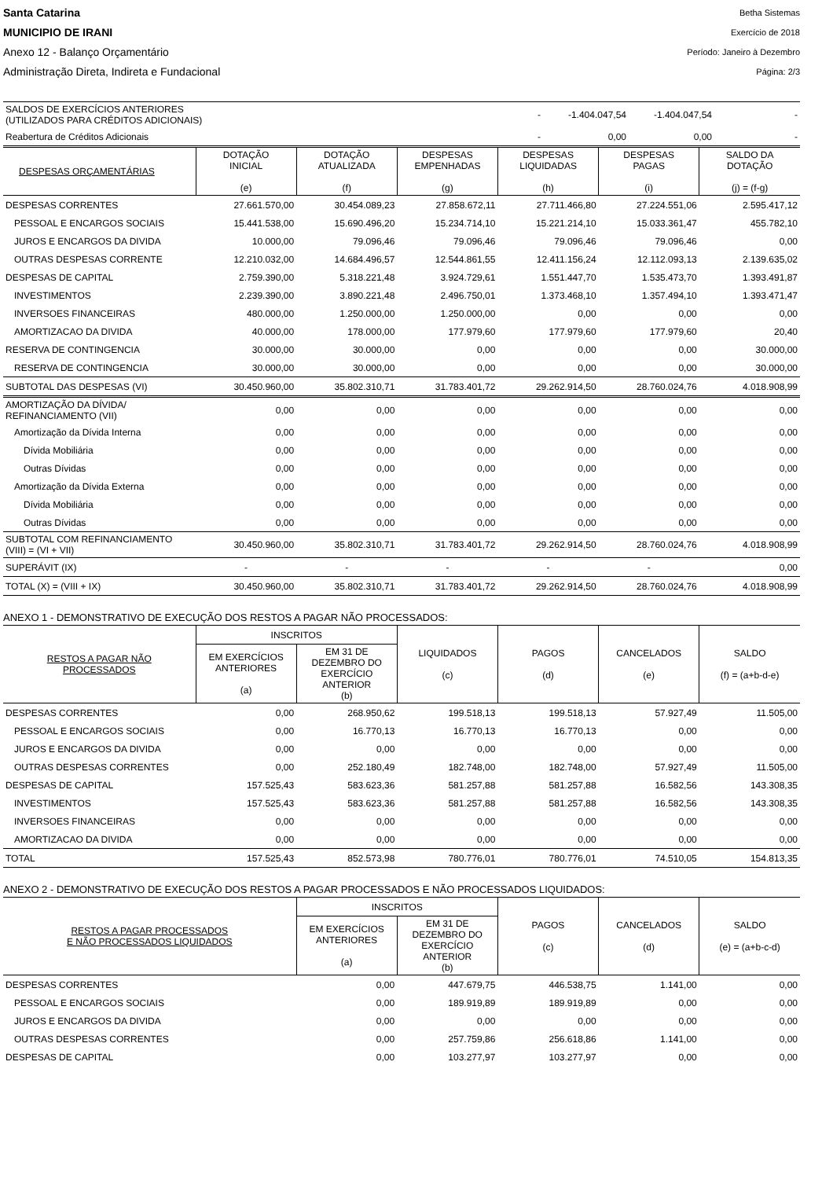Santa Catarina
MUNICIPIO DE IRANI
Anexo 12 - Balanço Orçamentário
Administração Direta, Indireta e Fundacional
Betha Sistemas
Exercício de 2018
Período: Janeiro à Dezembro
Página: 2/3
| SALDOS DE EXERCÍCIOS ANTERIORES (UTILIZADOS PARA CRÉDITOS ADICIONAIS) | - | -1.404.047,54 | -1.404.047,54 | - |
| Reabertura de Créditos Adicionais | - | 0,00 | 0,00 | - |
| DESPESAS ORÇAMENTÁRIAS | DOTAÇÃO INICIAL (e) | DOTAÇÃO ATUALIZADA (f) | DESPESAS EMPENHADAS (g) | DESPESAS LIQUIDADAS (h) | DESPESAS PAGAS (i) | SALDO DA DOTAÇÃO (j) = (f-g) |
| --- | --- | --- | --- | --- | --- | --- |
| DESPESAS CORRENTES | 27.661.570,00 | 30.454.089,23 | 27.858.672,11 | 27.711.466,80 | 27.224.551,06 | 2.595.417,12 |
| PESSOAL E ENCARGOS SOCIAIS | 15.441.538,00 | 15.690.496,20 | 15.234.714,10 | 15.221.214,10 | 15.033.361,47 | 455.782,10 |
| JUROS E ENCARGOS DA DIVIDA | 10.000,00 | 79.096,46 | 79.096,46 | 79.096,46 | 79.096,46 | 0,00 |
| OUTRAS DESPESAS CORRENTE | 12.210.032,00 | 14.684.496,57 | 12.544.861,55 | 12.411.156,24 | 12.112.093,13 | 2.139.635,02 |
| DESPESAS DE CAPITAL | 2.759.390,00 | 5.318.221,48 | 3.924.729,61 | 1.551.447,70 | 1.535.473,70 | 1.393.491,87 |
| INVESTIMENTOS | 2.239.390,00 | 3.890.221,48 | 2.496.750,01 | 1.373.468,10 | 1.357.494,10 | 1.393.471,47 |
| INVERSOES FINANCEIRAS | 480.000,00 | 1.250.000,00 | 1.250.000,00 | 0,00 | 0,00 | 0,00 |
| AMORTIZACAO DA DIVIDA | 40.000,00 | 178.000,00 | 177.979,60 | 177.979,60 | 177.979,60 | 20,40 |
| RESERVA DE CONTINGENCIA | 30.000,00 | 30.000,00 | 0,00 | 0,00 | 0,00 | 30.000,00 |
| RESERVA DE CONTINGENCIA | 30.000,00 | 30.000,00 | 0,00 | 0,00 | 0,00 | 30.000,00 |
| SUBTOTAL DAS DESPESAS (VI) | 30.450.960,00 | 35.802.310,71 | 31.783.401,72 | 29.262.914,50 | 28.760.024,76 | 4.018.908,99 |
| AMORTIZAÇÃO DA DÍVIDA/ REFINANCIAMENTO (VII) | 0,00 | 0,00 | 0,00 | 0,00 | 0,00 | 0,00 |
| Amortização da Dívida Interna | 0,00 | 0,00 | 0,00 | 0,00 | 0,00 | 0,00 |
| Dívida Mobiliária | 0,00 | 0,00 | 0,00 | 0,00 | 0,00 | 0,00 |
| Outras Dívidas | 0,00 | 0,00 | 0,00 | 0,00 | 0,00 | 0,00 |
| Amortização da Dívida Externa | 0,00 | 0,00 | 0,00 | 0,00 | 0,00 | 0,00 |
| Dívida Mobiliária | 0,00 | 0,00 | 0,00 | 0,00 | 0,00 | 0,00 |
| Outras Dívidas | 0,00 | 0,00 | 0,00 | 0,00 | 0,00 | 0,00 |
| SUBTOTAL COM REFINANCIAMENTO (VIII) = (VI + VII) | 30.450.960,00 | 35.802.310,71 | 31.783.401,72 | 29.262.914,50 | 28.760.024,76 | 4.018.908,99 |
| SUPERÁVIT (IX) | - | - | - | - | - | 0,00 |
| TOTAL (X) = (VIII + IX) | 30.450.960,00 | 35.802.310,71 | 31.783.401,72 | 29.262.914,50 | 28.760.024,76 | 4.018.908,99 |
ANEXO 1 - DEMONSTRATIVO DE EXECUÇÃO DOS RESTOS A PAGAR NÃO PROCESSADOS:
| RESTOS A PAGAR NÃO PROCESSADOS | INSCRITOS | | LIQUIDADOS (c) | PAGOS (d) | CANCELADOS (e) | SALDO (f) = (a+b-d-e) |
| --- | --- | --- | --- | --- | --- | --- |
| | EM EXERCÍCIOS ANTERIORES (a) | EM 31 DE DEZEMBRO DO EXERCÍCIO ANTERIOR (b) | | | | |
| DESPESAS CORRENTES | 0,00 | 268.950,62 | 199.518,13 | 199.518,13 | 57.927,49 | 11.505,00 |
| PESSOAL E ENCARGOS SOCIAIS | 0,00 | 16.770,13 | 16.770,13 | 16.770,13 | 0,00 | 0,00 |
| JUROS E ENCARGOS DA DIVIDA | 0,00 | 0,00 | 0,00 | 0,00 | 0,00 | 0,00 |
| OUTRAS DESPESAS CORRENTES | 0,00 | 252.180,49 | 182.748,00 | 182.748,00 | 57.927,49 | 11.505,00 |
| DESPESAS DE CAPITAL | 157.525,43 | 583.623,36 | 581.257,88 | 581.257,88 | 16.582,56 | 143.308,35 |
| INVESTIMENTOS | 157.525,43 | 583.623,36 | 581.257,88 | 581.257,88 | 16.582,56 | 143.308,35 |
| INVERSOES FINANCEIRAS | 0,00 | 0,00 | 0,00 | 0,00 | 0,00 | 0,00 |
| AMORTIZACAO DA DIVIDA | 0,00 | 0,00 | 0,00 | 0,00 | 0,00 | 0,00 |
| TOTAL | 157.525,43 | 852.573,98 | 780.776,01 | 780.776,01 | 74.510,05 | 154.813,35 |
ANEXO 2 - DEMONSTRATIVO DE EXECUÇÃO DOS RESTOS A PAGAR PROCESSADOS E NÃO PROCESSADOS LIQUIDADOS:
| RESTOS A PAGAR PROCESSADOS E NÃO PROCESSADOS LIQUIDADOS | INSCRITOS | | PAGOS (c) | CANCELADOS (d) | SALDO (e) = (a+b-c-d) |
| --- | --- | --- | --- | --- | --- |
| | EM EXERCÍCIOS ANTERIORES (a) | EM 31 DE DEZEMBRO DO EXERCÍCIO ANTERIOR (b) | | | |
| DESPESAS CORRENTES | 0,00 | 447.679,75 | 446.538,75 | 1.141,00 | 0,00 |
| PESSOAL E ENCARGOS SOCIAIS | 0,00 | 189.919,89 | 189.919,89 | 0,00 | 0,00 |
| JUROS E ENCARGOS DA DIVIDA | 0,00 | 0,00 | 0,00 | 0,00 | 0,00 |
| OUTRAS DESPESAS CORRENTES | 0,00 | 257.759,86 | 256.618,86 | 1.141,00 | 0,00 |
| DESPESAS DE CAPITAL | 0,00 | 103.277,97 | 103.277,97 | 0,00 | 0,00 |